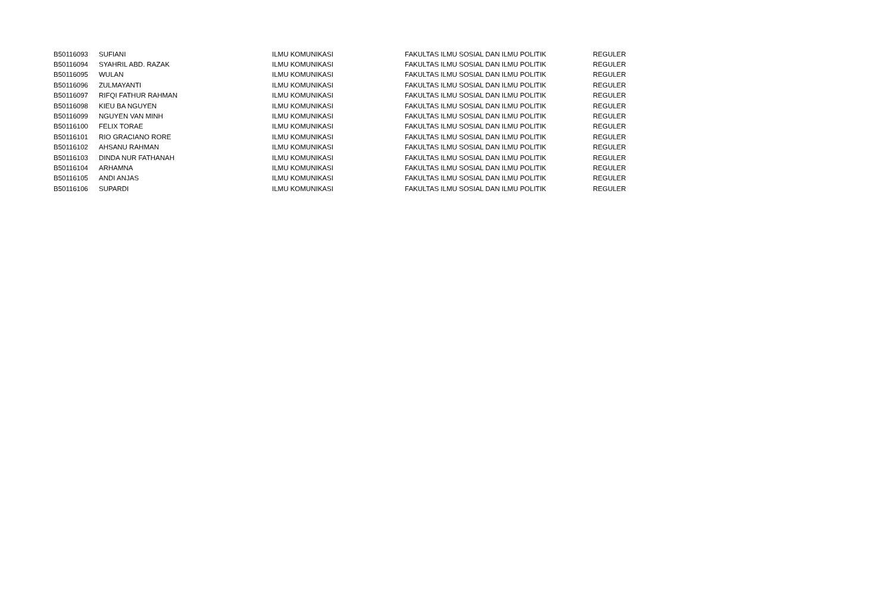| B50116093 | SUFIANI | ILMU KOMUNIKASI | FAKULTAS ILMU SOSIAL DAN ILMU POLITIK | REGULER |
| B50116094 | SYAHRIL ABD. RAZAK | ILMU KOMUNIKASI | FAKULTAS ILMU SOSIAL DAN ILMU POLITIK | REGULER |
| B50116095 | WULAN | ILMU KOMUNIKASI | FAKULTAS ILMU SOSIAL DAN ILMU POLITIK | REGULER |
| B50116096 | ZULMAYANTI | ILMU KOMUNIKASI | FAKULTAS ILMU SOSIAL DAN ILMU POLITIK | REGULER |
| B50116097 | RIFQI FATHUR RAHMAN | ILMU KOMUNIKASI | FAKULTAS ILMU SOSIAL DAN ILMU POLITIK | REGULER |
| B50116098 | KIEU BA NGUYEN | ILMU KOMUNIKASI | FAKULTAS ILMU SOSIAL DAN ILMU POLITIK | REGULER |
| B50116099 | NGUYEN VAN MINH | ILMU KOMUNIKASI | FAKULTAS ILMU SOSIAL DAN ILMU POLITIK | REGULER |
| B50116100 | FELIX TORAE | ILMU KOMUNIKASI | FAKULTAS ILMU SOSIAL DAN ILMU POLITIK | REGULER |
| B50116101 | RIO GRACIANO RORE | ILMU KOMUNIKASI | FAKULTAS ILMU SOSIAL DAN ILMU POLITIK | REGULER |
| B50116102 | AHSANU RAHMAN | ILMU KOMUNIKASI | FAKULTAS ILMU SOSIAL DAN ILMU POLITIK | REGULER |
| B50116103 | DINDA NUR FATHANAH | ILMU KOMUNIKASI | FAKULTAS ILMU SOSIAL DAN ILMU POLITIK | REGULER |
| B50116104 | ARHAMNA | ILMU KOMUNIKASI | FAKULTAS ILMU SOSIAL DAN ILMU POLITIK | REGULER |
| B50116105 | ANDI ANJAS | ILMU KOMUNIKASI | FAKULTAS ILMU SOSIAL DAN ILMU POLITIK | REGULER |
| B50116106 | SUPARDI | ILMU KOMUNIKASI | FAKULTAS ILMU SOSIAL DAN ILMU POLITIK | REGULER |